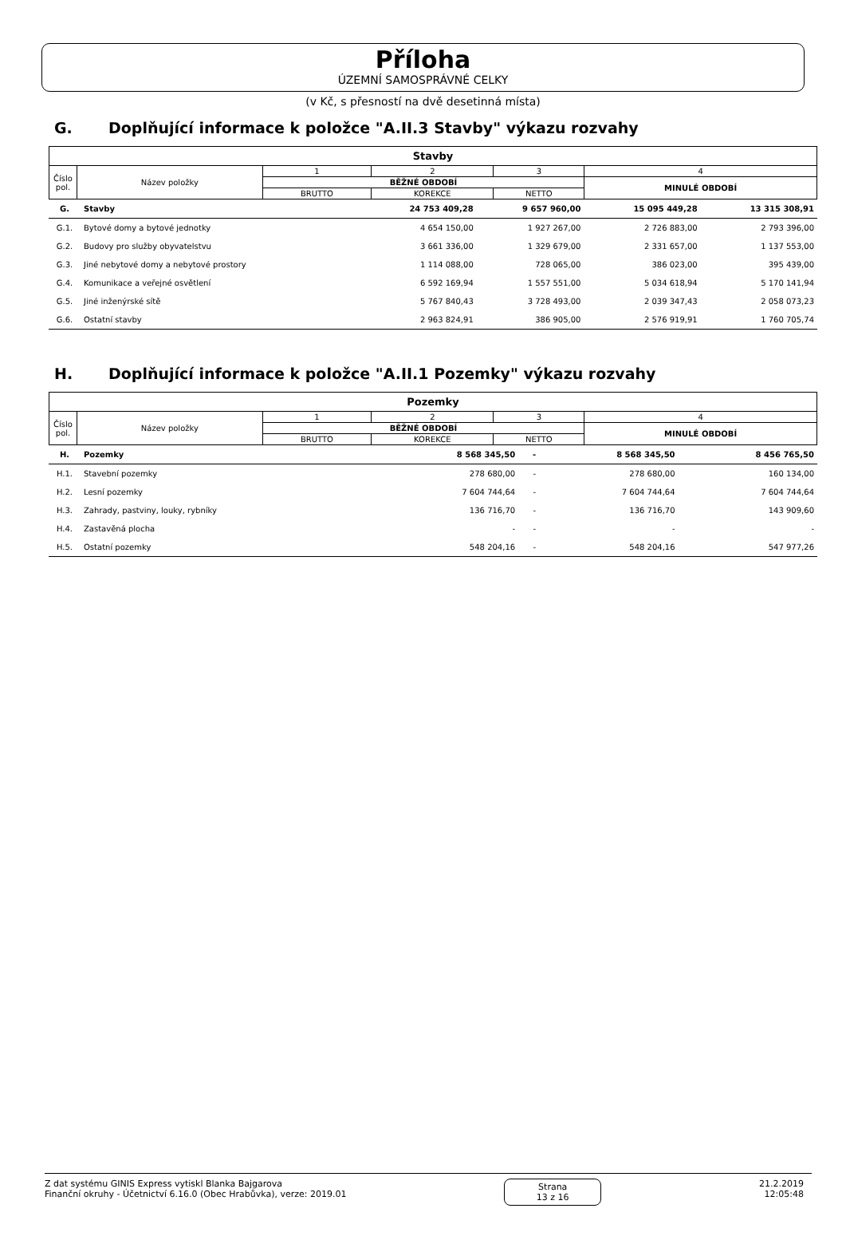Příloha
ÚZEMNÍ SAMOSPRÁVNÉ CELKY
(v Kč, s přesností na dvě desetinná místa)
G. Doplňující informace k položce "A.II.3 Stavby" výkazu rozvahy
| Stavby | | | | | |
| --- | --- | --- | --- | --- | --- |
| Číslo pol. | Název položky | 1 | 2 | 3 | 4 |
| | | BĚŽNÉ OBDOBÍ | | | MINULÉ OBDOBÍ |
| | | BRUTTO | KOREKCE | NETTO | |
| G. | Stavby | 24 753 409,28 | 9 657 960,00 | 15 095 449,28 | 13 315 308,91 |
| G.1. | Bytové domy a bytové jednotky | 4 654 150,00 | 1 927 267,00 | 2 726 883,00 | 2 793 396,00 |
| G.2. | Budovy pro služby obyvatelstvu | 3 661 336,00 | 1 329 679,00 | 2 331 657,00 | 1 137 553,00 |
| G.3. | Jiné nebytové domy a nebytové prostory | 1 114 088,00 | 728 065,00 | 386 023,00 | 395 439,00 |
| G.4. | Komunikace a veřejné osvětlení | 6 592 169,94 | 1 557 551,00 | 5 034 618,94 | 5 170 141,94 |
| G.5. | Jiné inženýrské sítě | 5 767 840,43 | 3 728 493,00 | 2 039 347,43 | 2 058 073,23 |
| G.6. | Ostatní stavby | 2 963 824,91 | 386 905,00 | 2 576 919,91 | 1 760 705,74 |
H. Doplňující informace k položce "A.II.1 Pozemky" výkazu rozvahy
| Pozemky | | | | | |
| --- | --- | --- | --- | --- | --- |
| Číslo pol. | Název položky | 1 | 2 | 3 | 4 |
| | | BĚŽNÉ OBDOBÍ | | | MINULÉ OBDOBÍ |
| | | BRUTTO | KOREKCE | NETTO | |
| H. | Pozemky | 8 568 345,50 | - | 8 568 345,50 | 8 456 765,50 |
| H.1. | Stavební pozemky | 278 680,00 | - | 278 680,00 | 160 134,00 |
| H.2. | Lesní pozemky | 7 604 744,64 | - | 7 604 744,64 | 7 604 744,64 |
| H.3. | Zahrady, pastviny, louky, rybníky | 136 716,70 | - | 136 716,70 | 143 909,60 |
| H.4. | Zastavěná plocha | - | - | - | - |
| H.5. | Ostatní pozemky | 548 204,16 | - | 548 204,16 | 547 977,26 |
Z dat systému GINIS Express vytiskl Blanka Bajgarova
Finanční okruhy - Účetnictví 6.16.0 (Obec Hrabůvka), verze: 2019.01
Strana
13 z 16
21.2.2019
12:05:48